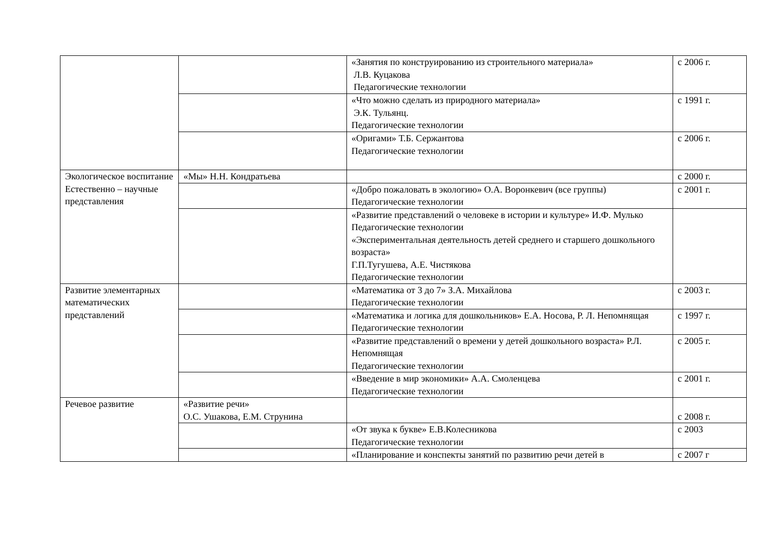| | | «Занятия по конструированию из строительного материала» Л.В. Куцакова Педагогические технологии | с 2006 г. |
| | | «Что можно сделать из природного материала» Э.К. Тульянц. Педагогические технологии | с 1991 г. |
| | | «Оригами» Т.Б. Сержантова Педагогические технологии | с 2006 г. |
| Экологическое воспитание Естественно – научные представления | «Мы» Н.Н. Кондратьева | | с 2000 г. |
| | | «Добро пожаловать в экологию» О.А. Воронкевич (все группы) Педагогические технологии | с 2001 г. |
| | | «Развитие представлений о человеке в истории и культуре» И.Ф. Мулько Педагогические технологии «Экспериментальная деятельность детей среднего и старшего дошкольного возраста» Г.П.Тугушева, А.Е. Чистякова Педагогические технологии | |
| Развитие элементарных математических представлений | | «Математика от 3 до 7» З.А. Михайлова Педагогические технологии | с 2003 г. |
| | | «Математика и логика для дошкольников» Е.А. Носова, Р. Л. Непомнящая Педагогические технологии | с 1997 г. |
| | | «Развитие представлений о времени у детей дошкольного возраста» Р.Л. Непомнящая Педагогические технологии | с 2005 г. |
| | | «Введение в мир экономики» А.А. Смоленцева Педагогические технологии | с 2001 г. |
| Речевое развитие | «Развитие речи» О.С. Ушакова, Е.М. Струнина | | с 2008 г. |
| | | «От звука к букве» Е.В.Колесникова Педагогические технологии | с 2003 |
| | | «Планирование и конспекты занятий по развитию речи детей в | с 2007 г |